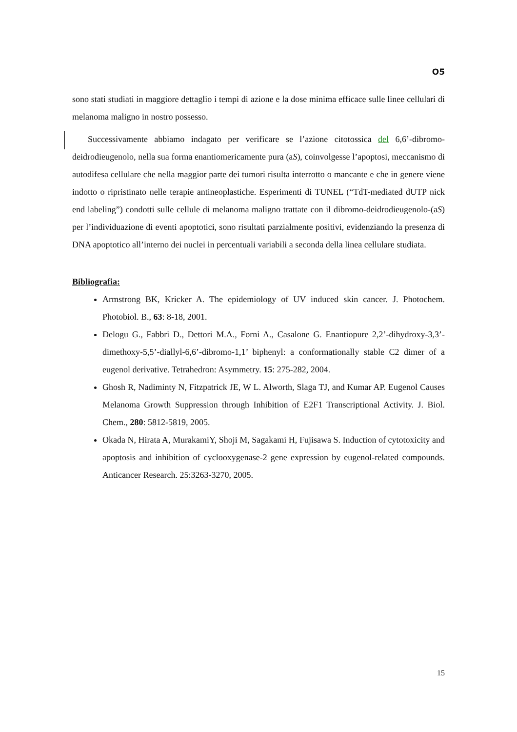O5
sono stati studiati in maggiore dettaglio i tempi di azione e la dose minima efficace sulle linee cellulari di melanoma maligno in nostro possesso.
Successivamente abbiamo indagato per verificare se l’azione citotossica del 6,6’-dibromo-deidrodieugenolo, nella sua forma enantiomericamente pura (aS), coinvolgesse l’apoptosi, meccanismo di autodifesa cellulare che nella maggior parte dei tumori risulta interrotto o mancante e che in genere viene indotto o ripristinato nelle terapie antineoplastiche. Esperimenti di TUNEL (“TdT-mediated dUTP nick end labeling”) condotti sulle cellule di melanoma maligno trattate con il dibromo-deidrodieugenolo-(aS) per l’individuazione di eventi apoptotici, sono risultati parzialmente positivi, evidenziando la presenza di DNA apoptotico all’interno dei nuclei in percentuali variabili a seconda della linea cellulare studiata.
Bibliografia:
Armstrong BK, Kricker A. The epidemiology of UV induced skin cancer. J. Photochem. Photobiol. B., 63: 8-18, 2001.
Delogu G., Fabbri D., Dettori M.A., Forni A., Casalone G. Enantiopure 2,2’-dihydroxy-3,3’-dimethoxy-5,5’-diallyl-6,6’-dibromo-1,1’ biphenyl: a conformationally stable C2 dimer of a eugenol derivative. Tetrahedron: Asymmetry. 15: 275-282, 2004.
Ghosh R, Nadiminty N, Fitzpatrick JE, W L. Alworth, Slaga TJ, and Kumar AP. Eugenol Causes Melanoma Growth Suppression through Inhibition of E2F1 Transcriptional Activity. J. Biol. Chem., 280: 5812-5819, 2005.
Okada N, Hirata A, MurakamiY, Shoji M, Sagakami H, Fujisawa S. Induction of cytotoxicity and apoptosis and inhibition of cyclooxygenase-2 gene expression by eugenol-related compounds. Anticancer Research. 25:3263-3270, 2005.
15